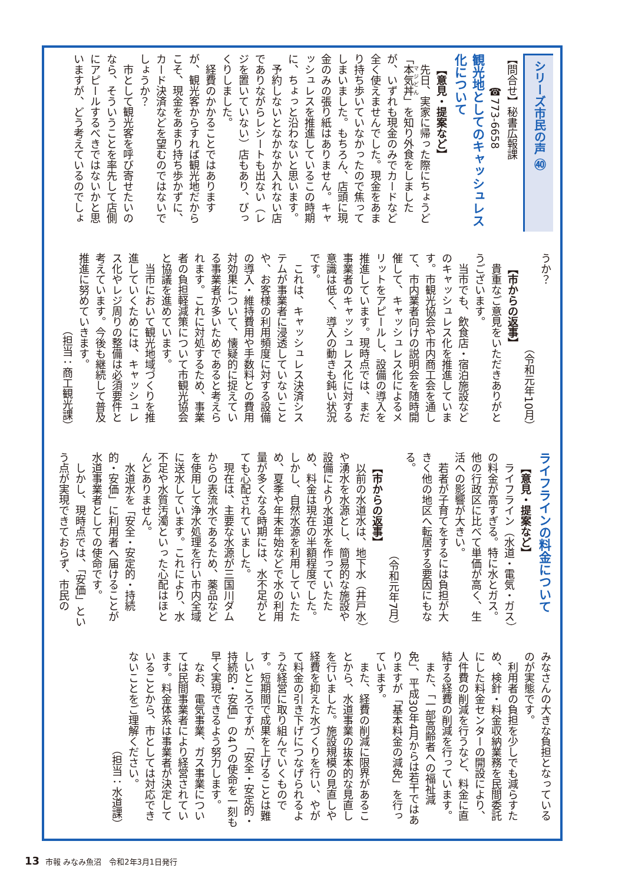シリーズ市民の声 ㊵
【問合せ】秘書広報課
　　　☎773-6658
観光地としてのキャッシュレス化について
【意見・提案など】
先日、実家に帰った際にちょうど「本気丼」を知り外食をしましたが、いずれも現金のみでカードなど全く使えませんでした。現金をあまり持ち歩いていなかったので焦ってしまいました。もちろん、店頭に現金のみの張り紙はありません。キャッシュレスを推進しているこの時期に、ちょっと沿わないと思います。
予約しないとなかなか入れない店でありながらレシートも出ない（レジを置いていない）店もあり、びっくりしました。
経費のかかることではありますが、観光客からすれば観光地だからこそ、現金をあまり持ち歩かずに、カード決済などを望むのではないでしょうか？
市として観光客を呼び寄せたいのなら、そういうことを率先して店側にアピールするべきではないかと思いますが、どう考えているのでしょ
うか？
（令和元年10月）
【市からの返事】
貴重なご意見をいただきありがとうございます。
当市でも、飲食店・宿泊施設などのキャッシュレス化を推進しています。市観光協会や市内商工会を通して、市内業者向けの説明会を随時開催して、キャッシュレス化によるメリットをアピールし、設備の導入を推進しています。現時点では、まだ事業者のキャッシュレス化に対する意識は低く、導入の動きも鈍い状況です。
これは、キャッシュレス決済システムが事業者に浸透していないことや、お客様の利用頻度に対する設備の導入・維持費用や手数料との費用対効果について、懐疑的に捉えている事業者が多いためであると考えられます。これに対処するため、事業者の負担軽減策について市観光協会と協議を進めています。
当市において観光地域づくりを推進していくためには、キャッシュレス化やレジ周りの整備は必須要件と考えています。今後も継続して普及推進に努めていきます。
（担当：商工観光課）
ライフラインの料金について
【意見・提案など】
ライフライン（水道・電気・ガス）の料金が高すぎる。特に水とガス。他の行政区に比べて単価が高く、生活への影響が大きい。
若者が子育てをするには負担が大きく他の地区へ転居する要因にもなる。
（令和元年7月）
【市からの返事】
以前の水道水は、地下水（井戸水）や湧水を水源とし、簡易的な施設や設備により水道水を作っていたため、料金は現在の半額程度でした。しかし、自然水源を利用していたため、夏季や年末年始などで水の利用量が多くなる時期には、水不足がとても心配されていました。
現在は、主要な水源が三国川ダムからの表流水であるため、薬品などを使用して浄水処理を行い市内全域に送水しています。これにより、水不足や水質汚濁といった心配はほとんどありません。
水道水を「安全・安定的・持続的・安価」に利用者へ届けることが水道事業者としての使命です。
しかし、現時点では、「安価」という点が実現できておらず、市民の
みなさんの大きな負担となっているのが実態です。
利用者の負担を少しでも減らすため、検針・料金収納業務を民間委託にした料金センターの開設により、人件費の削減を行うなど、料金に直結する経費の削減を行っています。
また、「一部高齢者への福祉減免」、平成30年4月からは若干ではありますが「基本料金の減免」を行っています。
また、経費の削減に限界があることから、水道事業の抜本的な見直しを行いました。施設規模の見直しや経費を抑えた水づくりを行い、やがて料金の引き下げにつなげられるような経営に取り組んでいくものです。短期間で成果を上げることは難しいところですが、「安全・安定的・持続的・安価」の4つの使命を一刻も早く実現できるよう努力します。
なお、電気事業、ガス事業については民間事業者により経営されています。料金体系は事業者が決定していることから、市としては対応できないことをご理解ください。
（担当：水道課）
13 市報 みなみ魚沼　令和2年3月1日発行